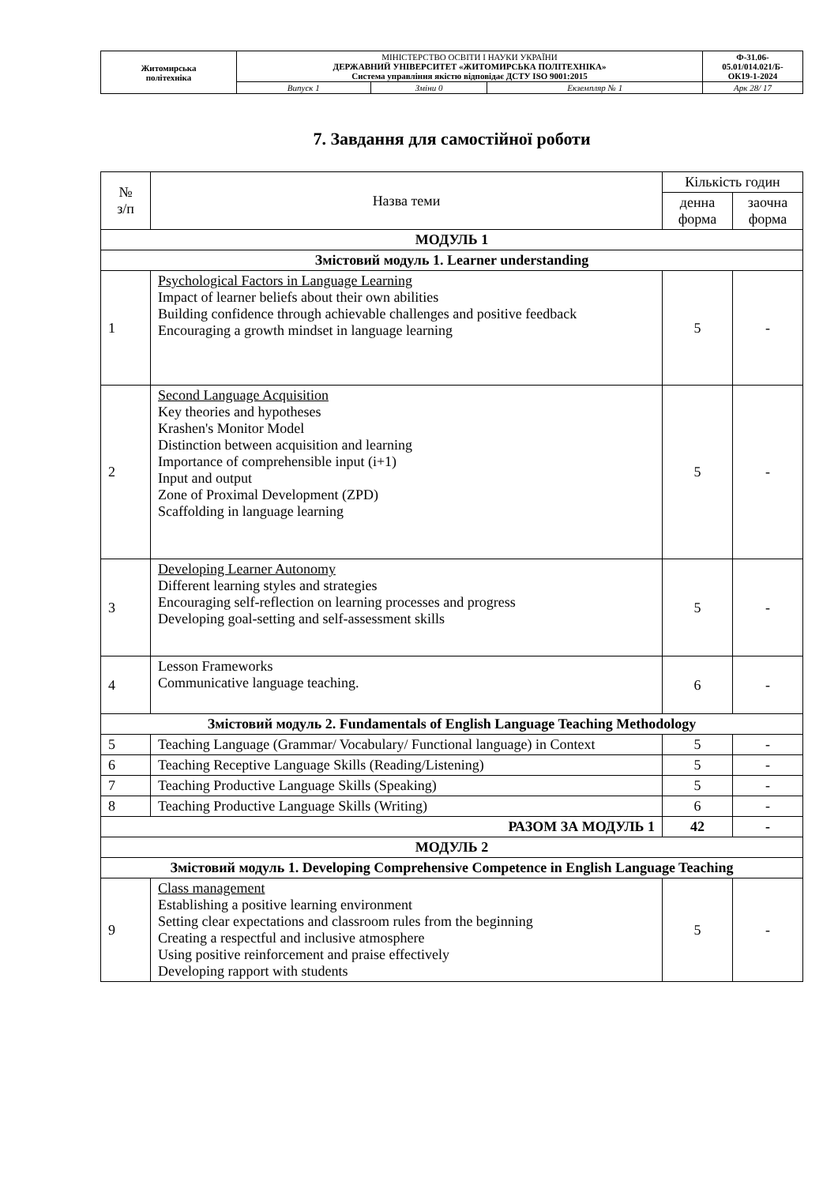| Житомирська політехніка | МІНІСТЕРСТВО ОСВІТИ І НАУКИ УКРАЇНИ ДЕРЖАВНИЙ УНІВЕРСИТЕТ «ЖИТОМИРСЬКА ПОЛІТЕХНІКА» Система управління якістю відповідає ДСТУ ISO 9001:2015 | | | Ф-31.06- 05.01/014.021/Б- ОК19-1-2024 |
| | Випуск 1 | Зміни 0 | Екземпляр № 1 | Арк 28/ 17 |
7. Завдання для самостійної роботи
| № з/п | Назва теми | Кількість годин | |
| --- | --- | --- | --- |
| | | денна форма | заочна форма |
| МОДУЛЬ 1 | | | |
| Змістовий модуль 1. Learner understanding | | | |
| 1 | Psychological Factors in Language Learning Impact of learner beliefs about their own abilities Building confidence through achievable challenges and positive feedback Encouraging a growth mindset in language learning | 5 | - |
| 2 | Second Language Acquisition Key theories and hypotheses Krashen's Monitor Model Distinction between acquisition and learning Importance of comprehensible input (i+1) Input and output Zone of Proximal Development (ZPD) Scaffolding in language learning | 5 | - |
| 3 | Developing Learner Autonomy Different learning styles and strategies Encouraging self-reflection on learning processes and progress Developing goal-setting and self-assessment skills | 5 | - |
| 4 | Lesson Frameworks Communicative language teaching. | 6 | - |
| Змістовий модуль 2. Fundamentals of English Language Teaching Methodology | | | |
| 5 | Teaching Language (Grammar/ Vocabulary/ Functional language) in Context | 5 | - |
| 6 | Teaching Receptive Language Skills (Reading/Listening) | 5 | - |
| 7 | Teaching Productive Language Skills (Speaking) | 5 | - |
| 8 | Teaching Productive Language Skills (Writing) | 6 | - |
| РАЗОМ ЗА МОДУЛЬ 1 | | 42 | - |
| МОДУЛЬ 2 | | | |
| Змістовий модуль 1. Developing Comprehensive Competence in English Language Teaching | | | |
| 9 | Class management Establishing a positive learning environment Setting clear expectations and classroom rules from the beginning Creating a respectful and inclusive atmosphere Using positive reinforcement and praise effectively Developing rapport with students | 5 | - |